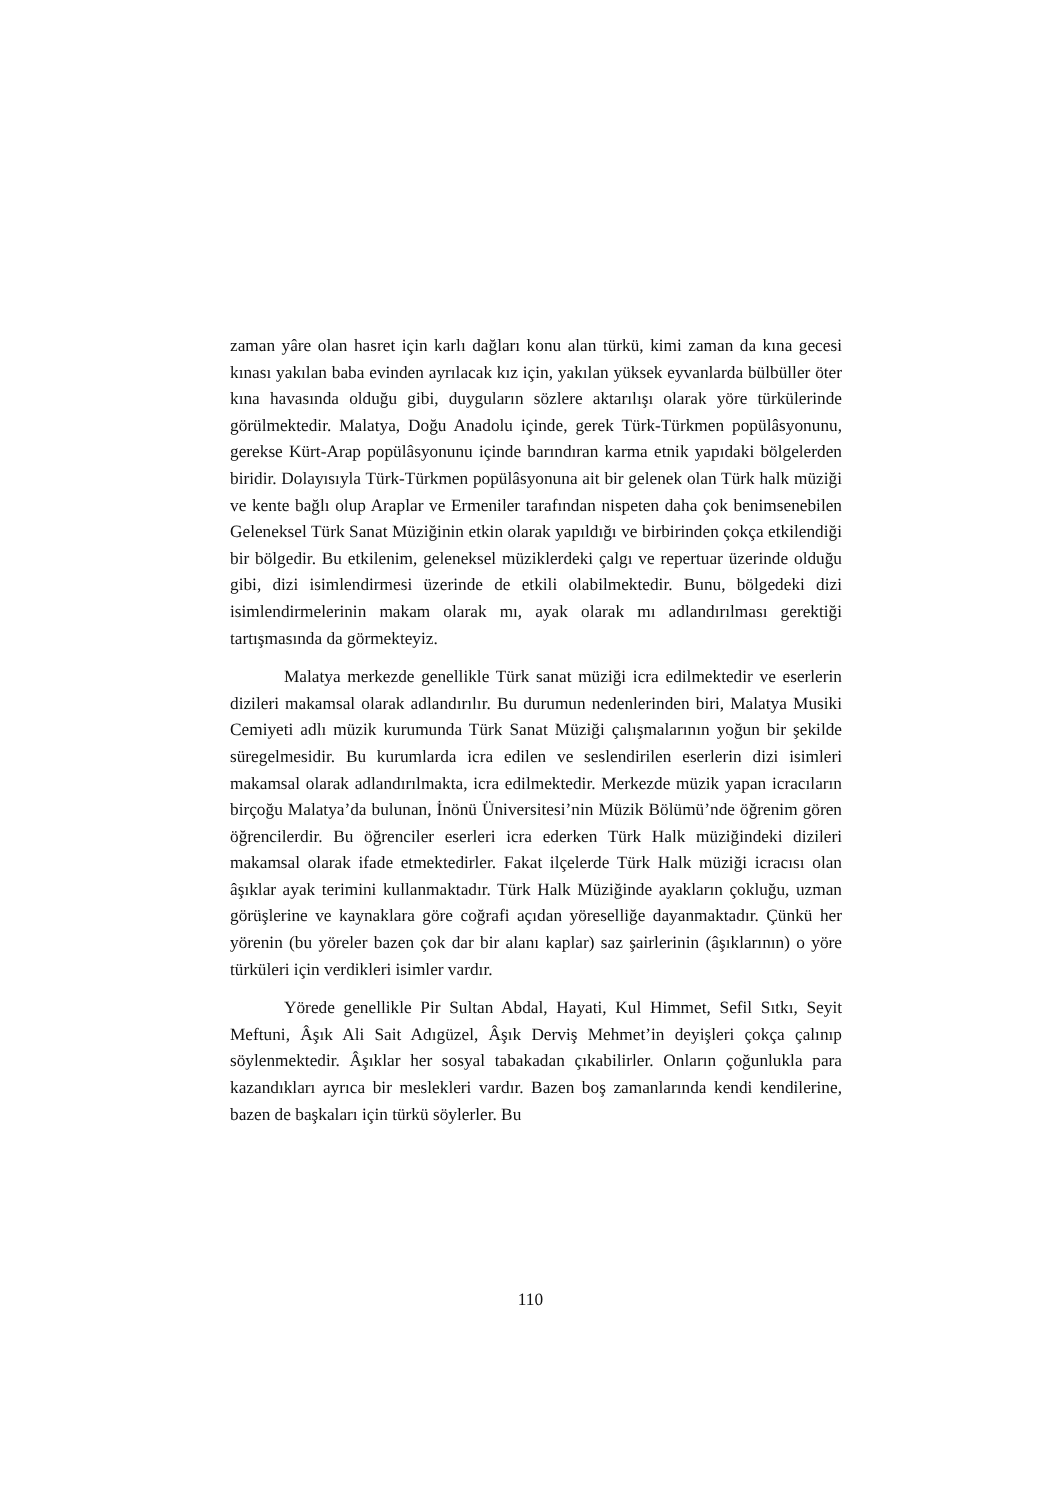zaman yâre olan hasret için karlı dağları konu alan türkü, kimi zaman da kına gecesi kınası yakılan baba evinden ayrılacak kız için, yakılan yüksek eyvanlarda bülbüller öter kına havasında olduğu gibi, duyguların sözlere aktarılışı olarak yöre türkülerinde görülmektedir. Malatya, Doğu Anadolu içinde, gerek Türk-Türkmen popülâsyonunu, gerekse Kürt-Arap popülâsyonunu içinde barındıran karma etnik yapıdaki bölgelerden biridir. Dolayısıyla Türk-Türkmen popülâsyonuna ait bir gelenek olan Türk halk müziği ve kente bağlı olup Araplar ve Ermeniler tarafından nispeten daha çok benimsenebilen Geleneksel Türk Sanat Müziğinin etkin olarak yapıldığı ve birbirinden çokça etkilendiği bir bölgedir. Bu etkilenim, geleneksel müziklerdeki çalgı ve repertuar üzerinde olduğu gibi, dizi isimlendirmesi üzerinde de etkili olabilmektedir. Bunu, bölgedeki dizi isimlendirmelerinin makam olarak mı, ayak olarak mı adlandırılması gerektiği tartışmasında da görmekteyiz.
Malatya merkezde genellikle Türk sanat müziği icra edilmektedir ve eserlerin dizileri makamsal olarak adlandırılır. Bu durumun nedenlerinden biri, Malatya Musiki Cemiyeti adlı müzik kurumunda Türk Sanat Müziği çalışmalarının yoğun bir şekilde süregelmesidir. Bu kurumlarda icra edilen ve seslendirilen eserlerin dizi isimleri makamsal olarak adlandırılmakta, icra edilmektedir. Merkezde müzik yapan icracıların birçoğu Malatya’da bulunan, İnönü Üniversitesi’nin Müzik Bölümü’nde öğrenim gören öğrencilerdir. Bu öğrenciler eserleri icra ederken Türk Halk müziğindeki dizileri makamsal olarak ifade etmektedirler. Fakat ilçelerde Türk Halk müziği icracısı olan âşıklar ayak terimini kullanmaktadır. Türk Halk Müziğinde ayakların çokluğu, uzman görüşlerine ve kaynaklara göre coğrafi açıdan yöreselliğe dayanmaktadır. Çünkü her yörenin (bu yöreler bazen çok dar bir alanı kaplar) saz şairlerinin (âşıklarının) o yöre türküleri için verdikleri isimler vardır.
Yörede genellikle Pir Sultan Abdal, Hayati, Kul Himmet, Sefil Sıtkı, Seyit Meftuni, Âşık Ali Sait Adıgüzel, Âşık Derviş Mehmet’in deyişleri çokça çalınıp söylenmektedir. Âşıklar her sosyal tabakadan çıkabilirler. Onların çoğunlukla para kazandıkları ayrıca bir meslekleri vardır. Bazen boş zamanlarında kendi kendilerine, bazen de başkaları için türkü söylerler. Bu
110